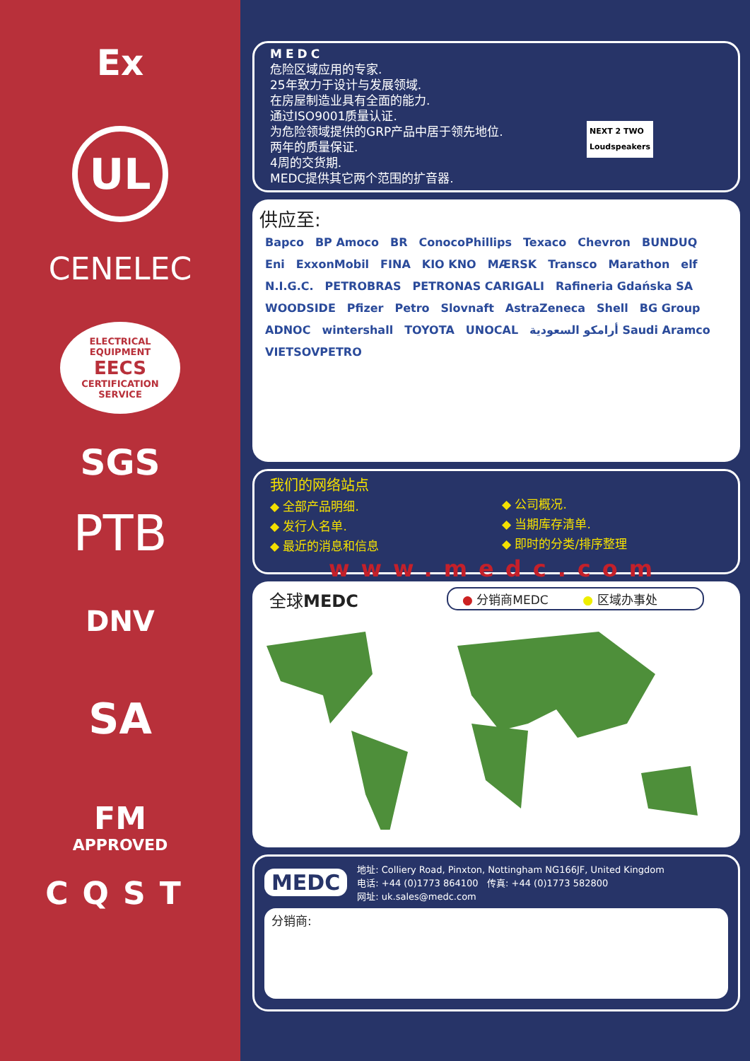Ex
UL
CENELEC
ELECTRICAL EQUIPMENT
EECS
CERTIFICATION SERVICE
SGS
PTB
DNV
SA
FM
APPROVED
CQST
MEDC
危险区域应用的专家.
25年致力于设计与发展领域.
在房屋制造业具有全面的能力.
通过ISO9001质量认证.
为危险领域提供的GRP产品中居于领先地位.
两年的质量保证.
4周的交货期.
MEDC提供其它两个范围的扩音器.
NEXT 2 TWO
Loudspeakers
供应至:
Bapco BP Amoco BR ConocoPhillips Texaco Chevron BUNDUQ Eni ExxonMobil FINA KIO KNO MÆRSK Transco Marathon elf N.I.G.C. PETROBRAS PETRONAS CARIGALI Rafineria Gdańska SA WOODSIDE Pfizer Petro Slovnaft AstraZeneca Shell BG Group ADNOC wintershall TOYOTA UNOCAL أرامكو السعودية Saudi Aramco VIETSOVPETRO
我们的网络站点
◆ 全部产品明细.
◆ 发行人名单.
◆ 最近的消息和信息
◆ 公司概况.
◆ 当期库存清单.
◆ 即时的分类/排序整理
www.medc.com
全球MEDC ● 分销商MEDC ● 区域办事处
MEDC
地址: Colliery Road, Pinxton, Nottingham NG166JF, United Kingdom
电话: +44 (0)1773 864100 传真: +44 (0)1773 582800
网址: uk.sales@medc.com
分销商: